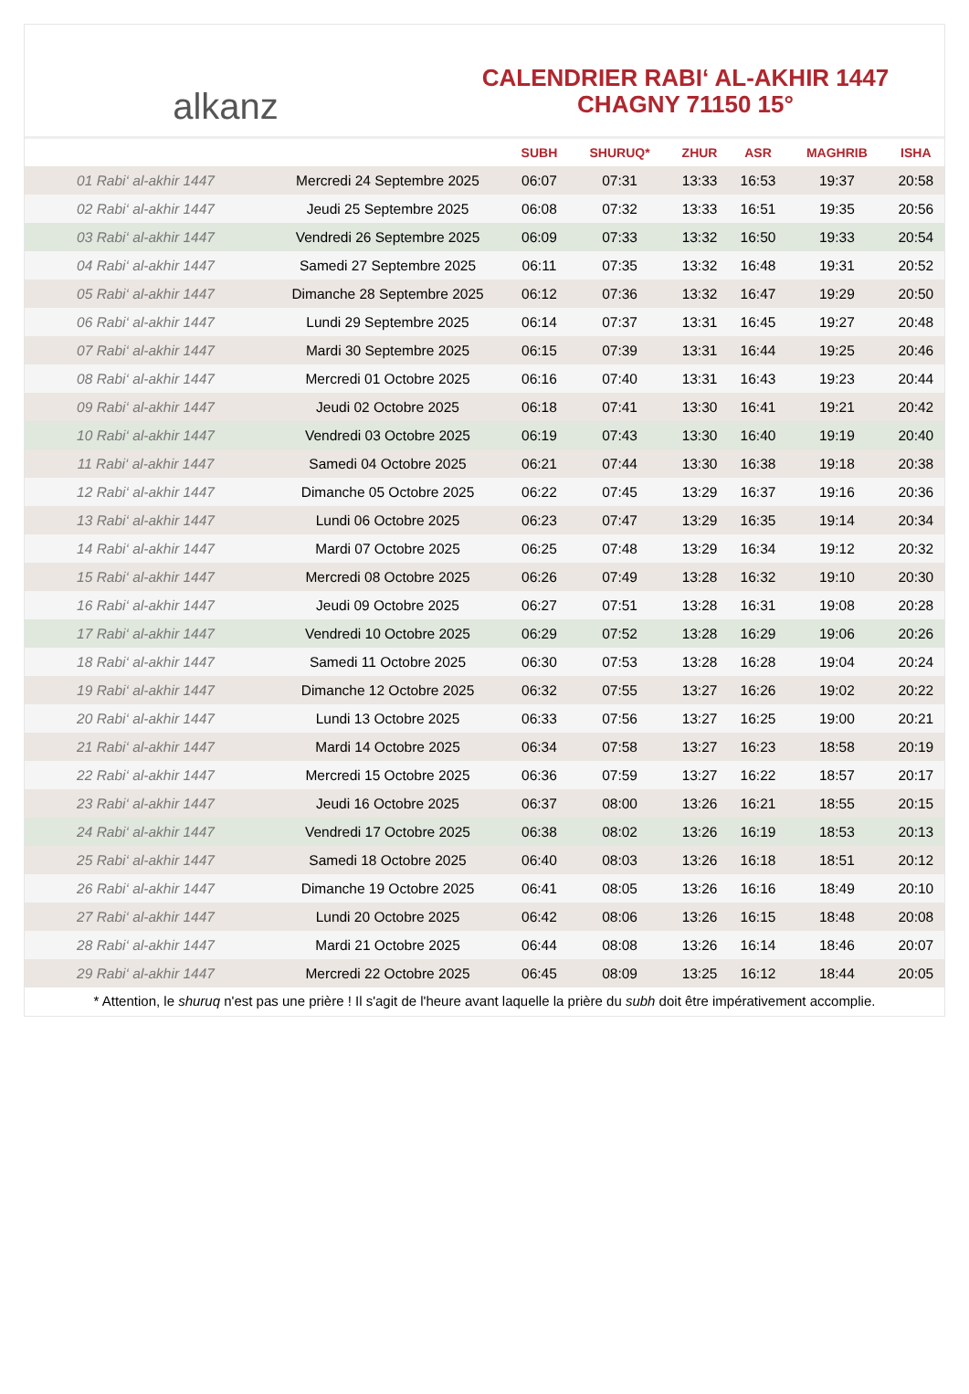alkanz
CALENDRIER RABI‘ AL-AKHIR 1447
CHAGNY 71150 15°
| | | SUBH | SHURUQ* | ZHUR | ASR | MAGHRIB | ISHA |
| --- | --- | --- | --- | --- | --- | --- | --- |
| 01 Rabi‘ al-akhir 1447 | Mercredi 24 Septembre 2025 | 06:07 | 07:31 | 13:33 | 16:53 | 19:37 | 20:58 |
| 02 Rabi‘ al-akhir 1447 | Jeudi 25 Septembre 2025 | 06:08 | 07:32 | 13:33 | 16:51 | 19:35 | 20:56 |
| 03 Rabi‘ al-akhir 1447 | Vendredi 26 Septembre 2025 | 06:09 | 07:33 | 13:32 | 16:50 | 19:33 | 20:54 |
| 04 Rabi‘ al-akhir 1447 | Samedi 27 Septembre 2025 | 06:11 | 07:35 | 13:32 | 16:48 | 19:31 | 20:52 |
| 05 Rabi‘ al-akhir 1447 | Dimanche 28 Septembre 2025 | 06:12 | 07:36 | 13:32 | 16:47 | 19:29 | 20:50 |
| 06 Rabi‘ al-akhir 1447 | Lundi 29 Septembre 2025 | 06:14 | 07:37 | 13:31 | 16:45 | 19:27 | 20:48 |
| 07 Rabi‘ al-akhir 1447 | Mardi 30 Septembre 2025 | 06:15 | 07:39 | 13:31 | 16:44 | 19:25 | 20:46 |
| 08 Rabi‘ al-akhir 1447 | Mercredi 01 Octobre 2025 | 06:16 | 07:40 | 13:31 | 16:43 | 19:23 | 20:44 |
| 09 Rabi‘ al-akhir 1447 | Jeudi 02 Octobre 2025 | 06:18 | 07:41 | 13:30 | 16:41 | 19:21 | 20:42 |
| 10 Rabi‘ al-akhir 1447 | Vendredi 03 Octobre 2025 | 06:19 | 07:43 | 13:30 | 16:40 | 19:19 | 20:40 |
| 11 Rabi‘ al-akhir 1447 | Samedi 04 Octobre 2025 | 06:21 | 07:44 | 13:30 | 16:38 | 19:18 | 20:38 |
| 12 Rabi‘ al-akhir 1447 | Dimanche 05 Octobre 2025 | 06:22 | 07:45 | 13:29 | 16:37 | 19:16 | 20:36 |
| 13 Rabi‘ al-akhir 1447 | Lundi 06 Octobre 2025 | 06:23 | 07:47 | 13:29 | 16:35 | 19:14 | 20:34 |
| 14 Rabi‘ al-akhir 1447 | Mardi 07 Octobre 2025 | 06:25 | 07:48 | 13:29 | 16:34 | 19:12 | 20:32 |
| 15 Rabi‘ al-akhir 1447 | Mercredi 08 Octobre 2025 | 06:26 | 07:49 | 13:28 | 16:32 | 19:10 | 20:30 |
| 16 Rabi‘ al-akhir 1447 | Jeudi 09 Octobre 2025 | 06:27 | 07:51 | 13:28 | 16:31 | 19:08 | 20:28 |
| 17 Rabi‘ al-akhir 1447 | Vendredi 10 Octobre 2025 | 06:29 | 07:52 | 13:28 | 16:29 | 19:06 | 20:26 |
| 18 Rabi‘ al-akhir 1447 | Samedi 11 Octobre 2025 | 06:30 | 07:53 | 13:28 | 16:28 | 19:04 | 20:24 |
| 19 Rabi‘ al-akhir 1447 | Dimanche 12 Octobre 2025 | 06:32 | 07:55 | 13:27 | 16:26 | 19:02 | 20:22 |
| 20 Rabi‘ al-akhir 1447 | Lundi 13 Octobre 2025 | 06:33 | 07:56 | 13:27 | 16:25 | 19:00 | 20:21 |
| 21 Rabi‘ al-akhir 1447 | Mardi 14 Octobre 2025 | 06:34 | 07:58 | 13:27 | 16:23 | 18:58 | 20:19 |
| 22 Rabi‘ al-akhir 1447 | Mercredi 15 Octobre 2025 | 06:36 | 07:59 | 13:27 | 16:22 | 18:57 | 20:17 |
| 23 Rabi‘ al-akhir 1447 | Jeudi 16 Octobre 2025 | 06:37 | 08:00 | 13:26 | 16:21 | 18:55 | 20:15 |
| 24 Rabi‘ al-akhir 1447 | Vendredi 17 Octobre 2025 | 06:38 | 08:02 | 13:26 | 16:19 | 18:53 | 20:13 |
| 25 Rabi‘ al-akhir 1447 | Samedi 18 Octobre 2025 | 06:40 | 08:03 | 13:26 | 16:18 | 18:51 | 20:12 |
| 26 Rabi‘ al-akhir 1447 | Dimanche 19 Octobre 2025 | 06:41 | 08:05 | 13:26 | 16:16 | 18:49 | 20:10 |
| 27 Rabi‘ al-akhir 1447 | Lundi 20 Octobre 2025 | 06:42 | 08:06 | 13:26 | 16:15 | 18:48 | 20:08 |
| 28 Rabi‘ al-akhir 1447 | Mardi 21 Octobre 2025 | 06:44 | 08:08 | 13:26 | 16:14 | 18:46 | 20:07 |
| 29 Rabi‘ al-akhir 1447 | Mercredi 22 Octobre 2025 | 06:45 | 08:09 | 13:25 | 16:12 | 18:44 | 20:05 |
* Attention, le shuruq n'est pas une prière ! Il s'agit de l'heure avant laquelle la prière du subh doit être impérativement accomplie.